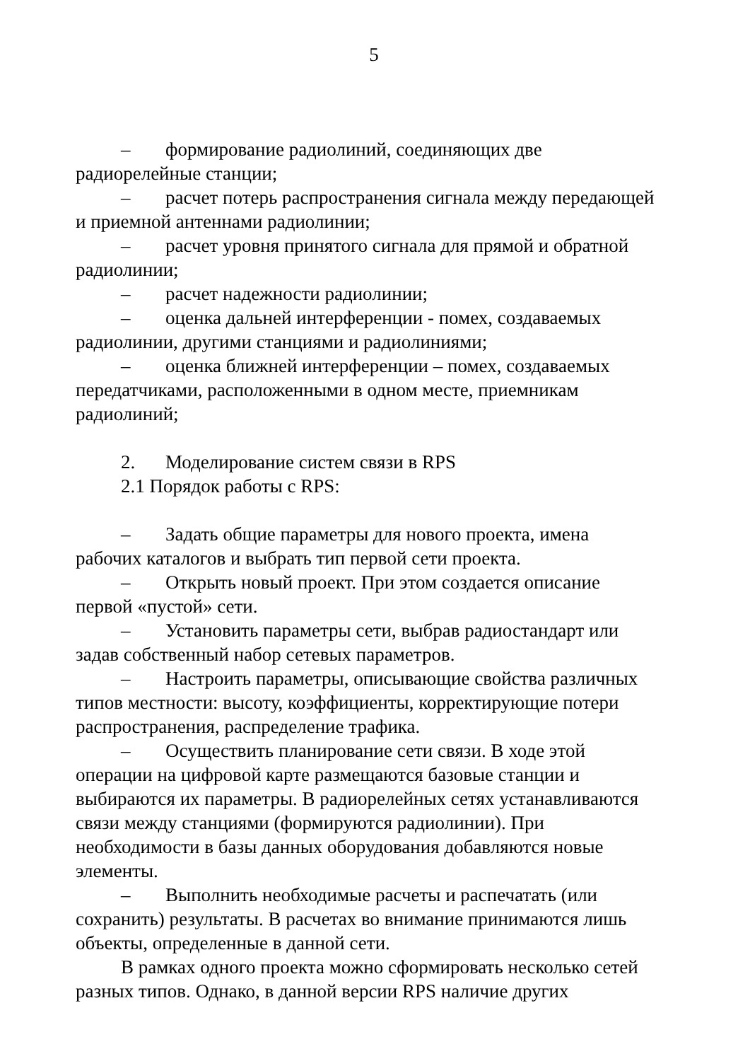5
– формирование радиолиний, соединяющих две радиорелейные станции;
– расчет потерь распространения сигнала между передающей и приемной антеннами радиолинии;
– расчет уровня принятого сигнала для прямой и обратной радиолинии;
– расчет надежности радиолинии;
– оценка дальней интерференции - помех, создаваемых радиолинии, другими станциями и радиолиниями;
– оценка ближней интерференции – помех, создаваемых передатчиками, расположенными в одном месте, приемникам радиолиний;
2. Моделирование систем связи в RPS
2.1 Порядок работы с RPS:
– Задать общие параметры для нового проекта, имена рабочих каталогов и выбрать тип первой сети проекта.
– Открыть новый проект. При этом создается описание первой «пустой» сети.
– Установить параметры сети, выбрав радиостандарт или задав собственный набор сетевых параметров.
– Настроить параметры, описывающие свойства различных типов местности: высоту, коэффициенты, корректирующие потери распространения, распределение трафика.
– Осуществить планирование сети связи. В ходе этой операции на цифровой карте размещаются базовые станции и выбираются их параметры. В радиорелейных сетях устанавливаются связи между станциями (формируются радиолинии). При необходимости в базы данных оборудования добавляются новые элементы.
– Выполнить необходимые расчеты и распечатать (или сохранить) результаты. В расчетах во внимание принимаются лишь объекты, определенные в данной сети.
В рамках одного проекта можно сформировать несколько сетей разных типов. Однако, в данной версии RPS наличие других